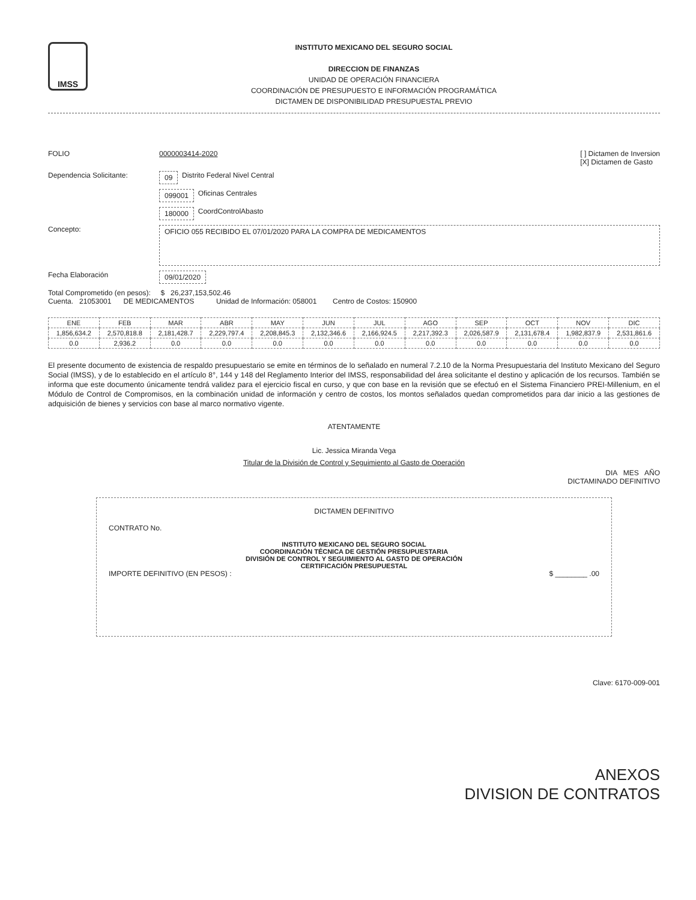IMSS
INSTITUTO MEXICANO DEL SEGURO SOCIAL
DIRECCION DE FINANZAS
UNIDAD DE OPERACIÓN FINANCIERA
COORDINACIÓN DE PRESUPUESTO E INFORMACIÓN PROGRAMÁTICA
DICTAMEN DE DISPONIBILIDAD PRESUPUESTAL PREVIO
FOLIO 0000003414-2020 [ ] Dictamen de Inversion
[X] Dictamen de Gasto
Dependencia Solicitante: 09 Distrito Federal Nivel Central
099001 Oficinas Centrales
180000 CoordControlAbasto
Concepto: OFICIO 055 RECIBIDO EL 07/01/2020 PARA LA COMPRA DE MEDICAMENTOS
Fecha Elaboración 09/01/2020
Total Comprometido (en pesos): $ 26,237,153,502.46
Cuenta. 21053001 DE MEDICAMENTOS Unidad de Información: 058001 Centro de Costos: 150900
| ENE | FEB | MAR | ABR | MAY | JUN | JUL | AGO | SEP | OCT | NOV | DIC |
| --- | --- | --- | --- | --- | --- | --- | --- | --- | --- | --- | --- |
| 1,856,634.2 | 2,570,818.8 | 2,181,428.7 | 2,229,797.4 | 2,208,845.3 | 2,132,346.6 | 2,166,924.5 | 2,217,392.3 | 2,026,587.9 | 2,131,678.4 | 1,982,837.9 | 2,531,861.6 |
| 0.0 | 2,936.2 | 0.0 | 0.0 | 0.0 | 0.0 | 0.0 | 0.0 | 0.0 | 0.0 | 0.0 | 0.0 |
El presente documento de existencia de respaldo presupuestario se emite en términos de lo señalado en numeral 7.2.10 de la Norma Presupuestaria del Instituto Mexicano del Seguro Social (IMSS), y de lo establecido en el artículo 8°, 144 y 148 del Reglamento Interior del IMSS, responsabilidad del área solicitante el destino y aplicación de los recursos. También se informa que este documento únicamente tendrá validez para el ejercicio fiscal en curso, y que con base en la revisión que se efectuó en el Sistema Financiero PREI-Millenium, en el Módulo de Control de Compromisos, en la combinación unidad de información y centro de costos, los montos señalados quedan comprometidos para dar inicio a las gestiones de adquisición de bienes y servicios con base al marco normativo vigente.
ATENTAMENTE
Lic. Jessica Miranda Vega
Titular de la División de Control y Seguimiento al Gasto de Operación
DIA MES AÑO
DICTAMINADO DEFINITIVO
DICTAMEN DEFINITIVO
CONTRATO No.
INSTITUTO MEXICANO DEL SEGURO SOCIAL
COORDINACIÓN TÉCNICA DE GESTIÓN PRESUPUESTARIA
DIVISIÓN DE CONTROL Y SEGUIMIENTO AL GASTO DE OPERACIÓN
CERTIFICACIÓN PRESUPUESTAL
IMPORTE DEFINITIVO (EN PESOS) : $ ________ .00
Clave: 6170-009-001
ANEXOS
DIVISION DE CONTRATOS